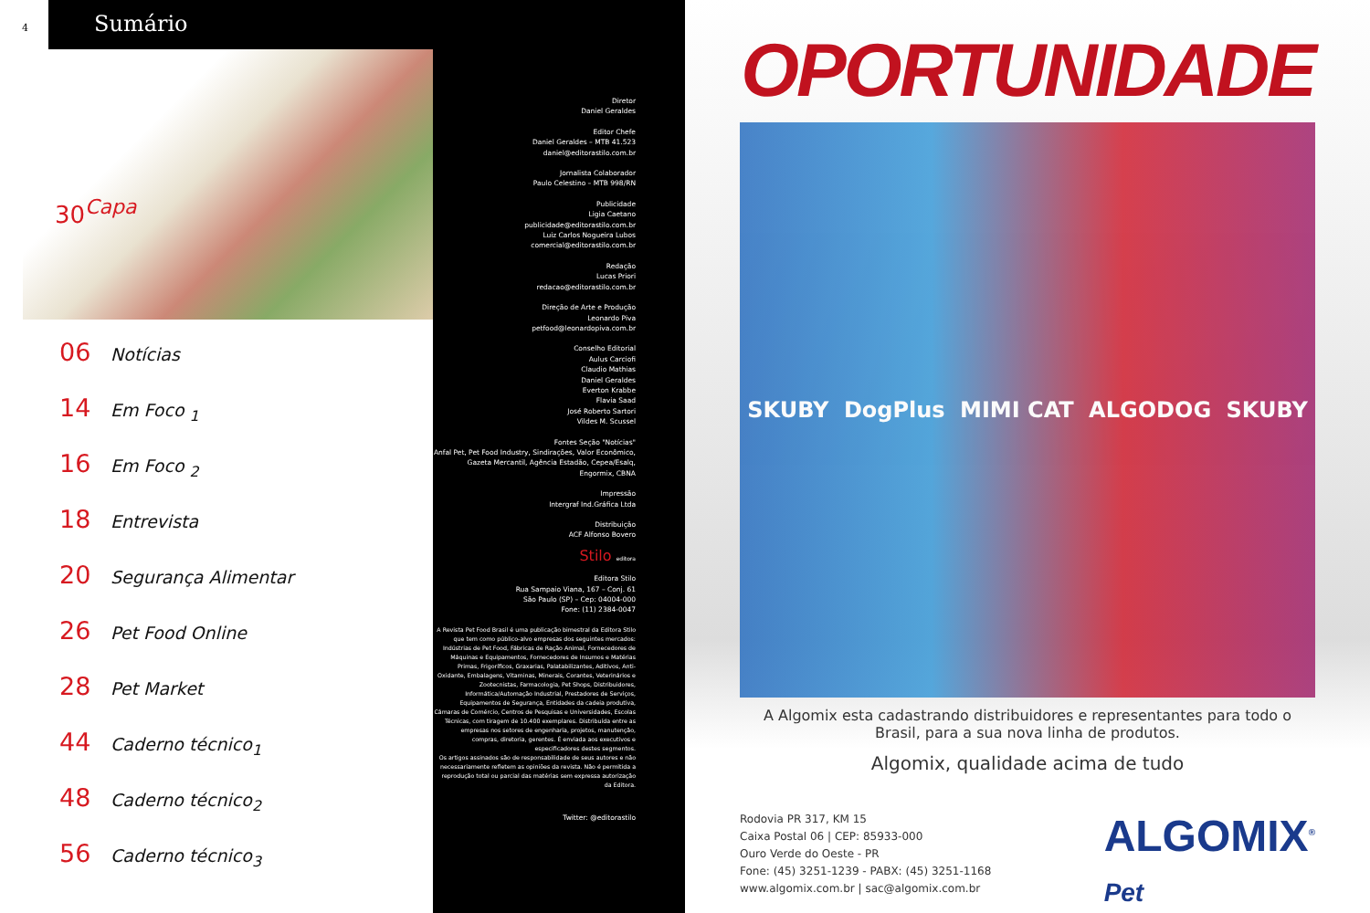4
Sumário
30Capa
06 Notícias
14 Em Foco <sub>1</sub>
16 Em Foco <sub>2</sub>
18 Entrevista
20 Segurança Alimentar
26 Pet Food Online
28 Pet Market
44 Caderno técnico<sub>1</sub>
48 Caderno técnico<sub>2</sub>
56 Caderno técnico<sub>3</sub>
Diretor
Daniel Geraldes
Editor Chefe
Daniel Geraldes – MTB 41.523
daniel@editorastilo.com.br
Jornalista Colaborador
Paulo Celestino – MTB 998/RN
Publicidade
Ligia Caetano
publicidade@editorastilo.com.br
Luiz Carlos Nogueira Lubos
comercial@editorastilo.com.br
Redação
Lucas Priori
redacao@editorastilo.com.br
Direção de Arte e Produção
Leonardo Piva
petfood@leonardopiva.com.br
Conselho Editorial
Aulus Carciofi
Claudio Mathias
Daniel Geraldes
Everton Krabbe
Flavia Saad
José Roberto Sartori
Vildes M. Scussel
Fontes Seção "Notícias"
Anfal Pet, Pet Food Industry, Sindirações, Valor Econômico, Gazeta Mercantil, Agência Estadão, Cepea/Esalq, Engormix, CBNA
Impressão
Intergraf Ind.Gráfica Ltda
Distribuição
ACF Alfonso Bovero
Stilo editora
Editora Stilo
Rua Sampaio Viana, 167 – Conj. 61
São Paulo (SP) – Cep: 04004-000
Fone: (11) 2384-0047
A Revista Pet Food Brasil é uma publicação bimestral da Editora Stilo que tem como público-alvo empresas dos seguintes mercados: Indústrias de Pet Food, Fábricas de Ração Animal, Fornecedores de Máquinas e Equipamentos, Fornecedores de Insumos e Matérias Primas, Frigoríficos, Graxarias, Palatabilizantes, Aditivos, Anti-Oxidante, Embalagens, Vitaminas, Minerais, Corantes, Veterinários e Zootecnistas, Farmacologia, Pet Shops, Distribuidores, Informática/Automação Industrial, Prestadores de Serviços, Equipamentos de Segurança, Entidades da cadeia produtiva, Câmaras de Comércio, Centros de Pesquisas e Universidades, Escolas Técnicas, com tiragem de 10.400 exemplares. Distribuída entre as empresas nos setores de engenharia, projetos, manutenção, compras, diretoria, gerentes. É enviada aos executivos e especificadores destes segmentos.
Os artigos assinados são de responsabilidade de seus autores e não necessariamente refletem as opiniões da revista. Não é permitida a reprodução total ou parcial das matérias sem expressa autorização da Editora.
Twitter: @editorastilo
OPORTUNIDADE
SKUBY DogPlus MIMI CAT ALGODOG SKUBY
A Algomix esta cadastrando distribuidores e representantes para todo o Brasil, para a sua nova linha de produtos.
Algomix, qualidade acima de tudo
Rodovia PR 317, KM 15
Caixa Postal 06 | CEP: 85933-000
Ouro Verde do Oeste - PR
Fone: (45) 3251-1239 - PABX: (45) 3251-1168
www.algomix.com.br | sac@algomix.com.br
ALGOMIX<sup>®</sup>
Pet